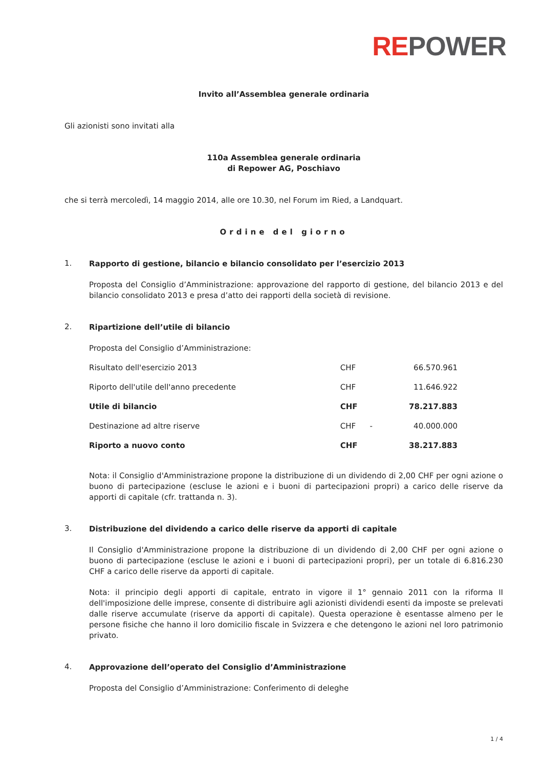REPOWER
Invito all’Assemblea generale ordinaria
Gli azionisti sono invitati alla
110a Assemblea generale ordinaria
di Repower AG, Poschiavo
che si terrà mercoledì, 14 maggio 2014, alle ore 10.30, nel Forum im Ried, a Landquart.
Ordine del giorno
1.
Rapporto di gestione, bilancio e bilancio consolidato per l’esercizio 2013
Proposta del Consiglio d’Amministrazione: approvazione del rapporto di gestione, del bilancio 2013 e del bilancio consolidato 2013 e presa d’atto dei rapporti della società di revisione.
2.
Ripartizione dell’utile di bilancio
Proposta del Consiglio d’Amministrazione:
| Risultato dell'esercizio 2013 | CHF | | 66.570.961 |
| Riporto dell'utile dell'anno precedente | CHF | | 11.646.922 |
| Utile di bilancio | CHF | | 78.217.883 |
| Destinazione ad altre riserve | CHF | - | 40.000.000 |
| Riporto a nuovo conto | CHF | | 38.217.883 |
Nota: il Consiglio d'Amministrazione propone la distribuzione di un dividendo di 2,00 CHF per ogni azione o buono di partecipazione (escluse le azioni e i buoni di partecipazioni propri) a carico delle riserve da apporti di capitale (cfr. trattanda n. 3).
3.
Distribuzione del dividendo a carico delle riserve da apporti di capitale
Il Consiglio d'Amministrazione propone la distribuzione di un dividendo di 2,00 CHF per ogni azione o buono di partecipazione (escluse le azioni e i buoni di partecipazioni propri), per un totale di 6.816.230 CHF a carico delle riserve da apporti di capitale.
Nota: il principio degli apporti di capitale, entrato in vigore il 1° gennaio 2011 con la riforma II dell'imposizione delle imprese, consente di distribuire agli azionisti dividendi esenti da imposte se prelevati dalle riserve accumulate (riserve da apporti di capitale). Questa operazione è esentasse almeno per le persone fisiche che hanno il loro domicilio fiscale in Svizzera e che detengono le azioni nel loro patrimonio privato.
4.
Approvazione dell’operato del Consiglio d’Amministrazione
Proposta del Consiglio d’Amministrazione: Conferimento di deleghe
1 / 4